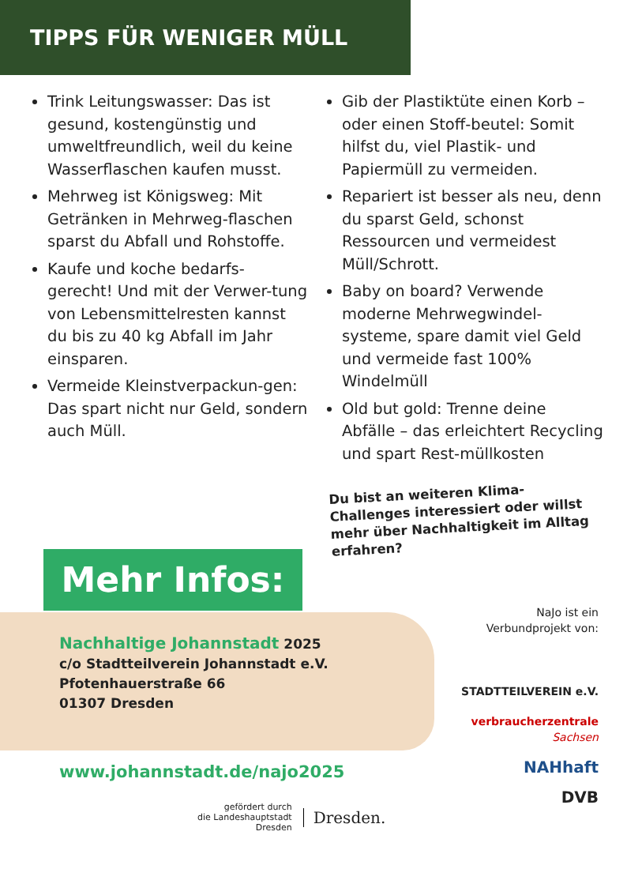TIPPS FÜR WENIGER MÜLL
Trink Leitungswasser: Das ist gesund, kostengünstig und umweltfreundlich, weil du keine Wasserflaschen kaufen musst.
Mehrweg ist Königsweg: Mit Getränken in Mehrweg-flaschen sparst du Abfall und Rohstoffe.
Kaufe und koche bedarfs-gerecht! Und mit der Verwer-tung von Lebensmittelresten kannst du bis zu 40 kg Abfall im Jahr einsparen.
Vermeide Kleinstverpackun-gen: Das spart nicht nur Geld, sondern auch Müll.
Gib der Plastiktüte einen Korb – oder einen Stoff-beutel: Somit hilfst du, viel Plastik- und Papiermüll zu vermeiden.
Repariert ist besser als neu, denn du sparst Geld, schonst Ressourcen und vermeidest Müll/Schrott.
Baby on board? Verwende moderne Mehrwegwindel-systeme, spare damit viel Geld und vermeide fast 100% Windelmüll
Old but gold: Trenne deine Abfälle – das erleichtert Recycling und spart Rest-müllkosten
Du bist an weiteren Klima-Challenges interessiert oder willst mehr über Nachhaltigkeit im Alltag erfahren?
Mehr Infos:
Nachhaltige Johannstadt 2025
c/o Stadtteilverein Johannstadt e.V.
Pfotenhauerstraße 66
01307 Dresden
www.johannstadt.de/najo2025
NaJo ist ein
Verbundprojekt von:
STADTTEILVEREIN e.V.
verbraucherzentrale
Sachsen
NAHhaft
DVB
gefördert durch
die Landeshauptstadt
Dresden
Dresden.